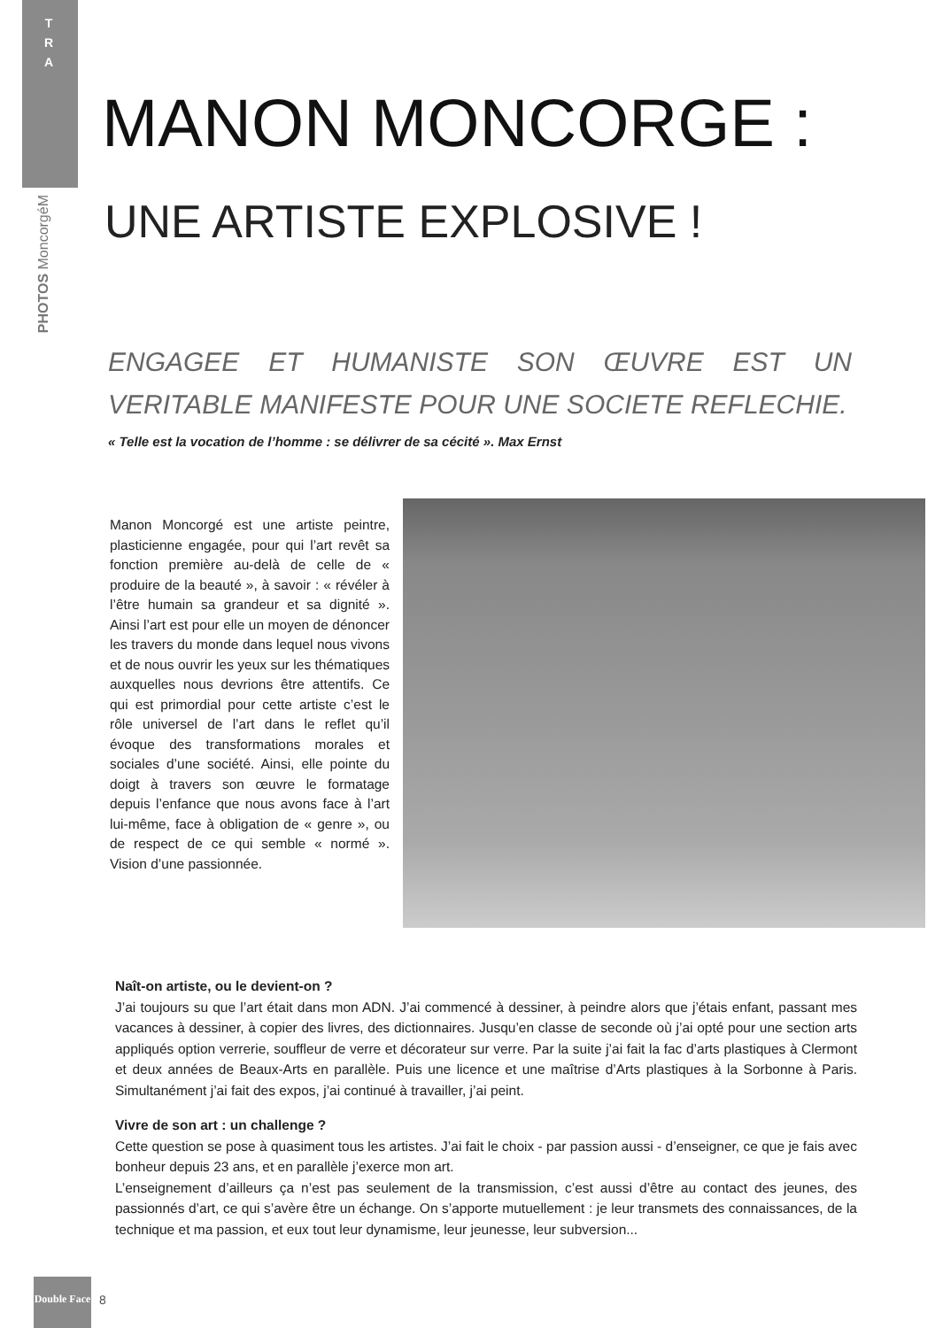T R A
PHOTOS MoncorgéM
MANON MONCORGE :
UNE ARTISTE EXPLOSIVE !
ENGAGEE ET HUMANISTE SON ŒUVRE EST UN VERITABLE MANIFESTE POUR UNE SOCIETE REFLECHIE.
« Telle est la vocation de l’homme : se délivrer de sa cécité ». Max Ernst
Manon Moncorgé est une artiste peintre, plasticienne engagée, pour qui l’art revêt sa fonction première au-delà de celle de « produire de la beauté », à savoir : « révéler à l’être humain sa grandeur et sa dignité ». Ainsi l’art est pour elle un moyen de dénoncer les travers du monde dans lequel nous vivons et de nous ouvrir les yeux sur les thématiques auxquelles nous devrions être attentifs. Ce qui est primordial pour cette artiste c’est le rôle universel de l’art dans le reflet qu’il évoque des transformations morales et sociales d’une société. Ainsi, elle pointe du doigt à travers son œuvre le formatage depuis l’enfance que nous avons face à l’art lui-même, face à obligation de « genre », ou de respect de ce qui semble « normé ». Vision d’une passionnée.
Naît-on artiste, ou le devient-on ?
J’ai toujours su que l’art était dans mon ADN. J’ai commencé à dessiner, à peindre alors que j’étais enfant, passant mes vacances à dessiner, à copier des livres, des dictionnaires. Jusqu’en classe de seconde où j’ai opté pour une section arts appliqués option verrerie, souffleur de verre et décorateur sur verre. Par la suite j’ai fait la fac d’arts plastiques à Clermont et deux années de Beaux-Arts en parallèle. Puis une licence et une maîtrise d’Arts plastiques à la Sorbonne à Paris. Simultanément j’ai fait des expos, j’ai continué à travailler, j’ai peint.
Vivre de son art : un challenge ?
Cette question se pose à quasiment tous les artistes. J’ai fait le choix - par passion aussi - d’enseigner, ce que je fais avec bonheur depuis 23 ans, et en parallèle j’exerce mon art.
L’enseignement d’ailleurs ça n’est pas seulement de la transmission, c’est aussi d’être au contact des jeunes, des passionnés d’art, ce qui s’avère être un échange. On s’apporte mutuellement : je leur transmets des connaissances, de la technique et ma passion, et eux tout leur dynamisme, leur jeunesse, leur subversion...
Double Face
8